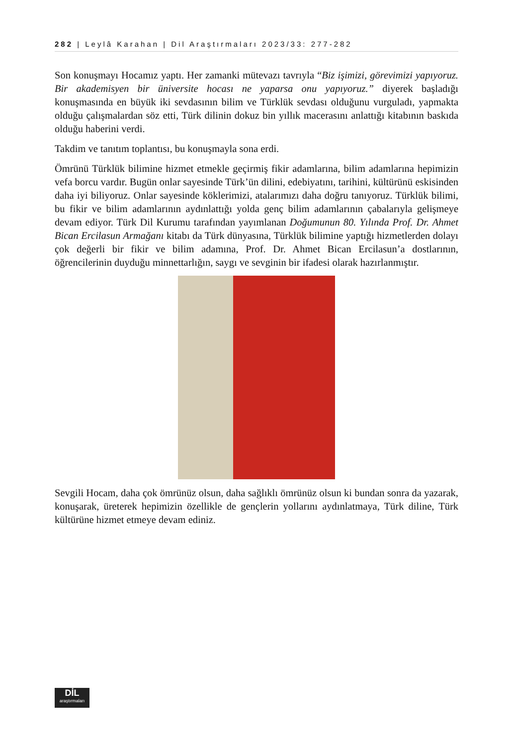282 | Leylâ Karahan | Dil Araştırmaları 2023/33: 277-282
Son konuşmayı Hocamız yaptı. Her zamanki mütevazı tavrıyla “Biz işimizi, görevimizi yapıyoruz. Bir akademisyen bir üniversite hocası ne yaparsa onu yapıyoruz.” diyerek başladığı konuşmasında en büyük iki sevdasının bilim ve Türklük sevdası olduğunu vurguladı, yapmakta olduğu çalışmalardan söz etti, Türk dilinin dokuz bin yıllık macerasını anlattığı kitabının baskıda olduğu haberini verdi.
Takdim ve tanıtım toplantısı, bu konuşmayla sona erdi.
Ömrünü Türklük bilimine hizmet etmekle geçirmiş fikir adamlarına, bilim adamlarına hepimizin vefa borcu vardır. Bugün onlar sayesinde Türk’ün dilini, edebiyatını, tarihini, kültürünü eskisinden daha iyi biliyoruz. Onlar sayesinde köklerimizi, atalarımızı daha doğru tanıyoruz. Türklük bilimi, bu fikir ve bilim adamlarının aydınlattığı yolda genç bilim adamlarının çabalarıyla gelişmeye devam ediyor. Türk Dil Kurumu tarafından yayımlanan Doğumunun 80. Yılında Prof. Dr. Ahmet Bican Ercilasun Armağanı kitabı da Türk dünyasına, Türklük bilimine yaptığı hizmetlerden dolayı çok değerli bir fikir ve bilim adamına, Prof. Dr. Ahmet Bican Ercilasun’a dostlarının, öğrencilerinin duyduğu minnettarlığın, saygı ve sevginin bir ifadesi olarak hazırlanmıştır.
Sevgili Hocam, daha çok ömrünüz olsun, daha sağlıklı ömrünüz olsun ki bundan sonra da yazarak, konuşarak, üreterek hepimizin özellikle de gençlerin yollarını aydınlatmaya, Türk diline, Türk kültürüne hizmet etmeye devam ediniz.
DİL
araştırmaları